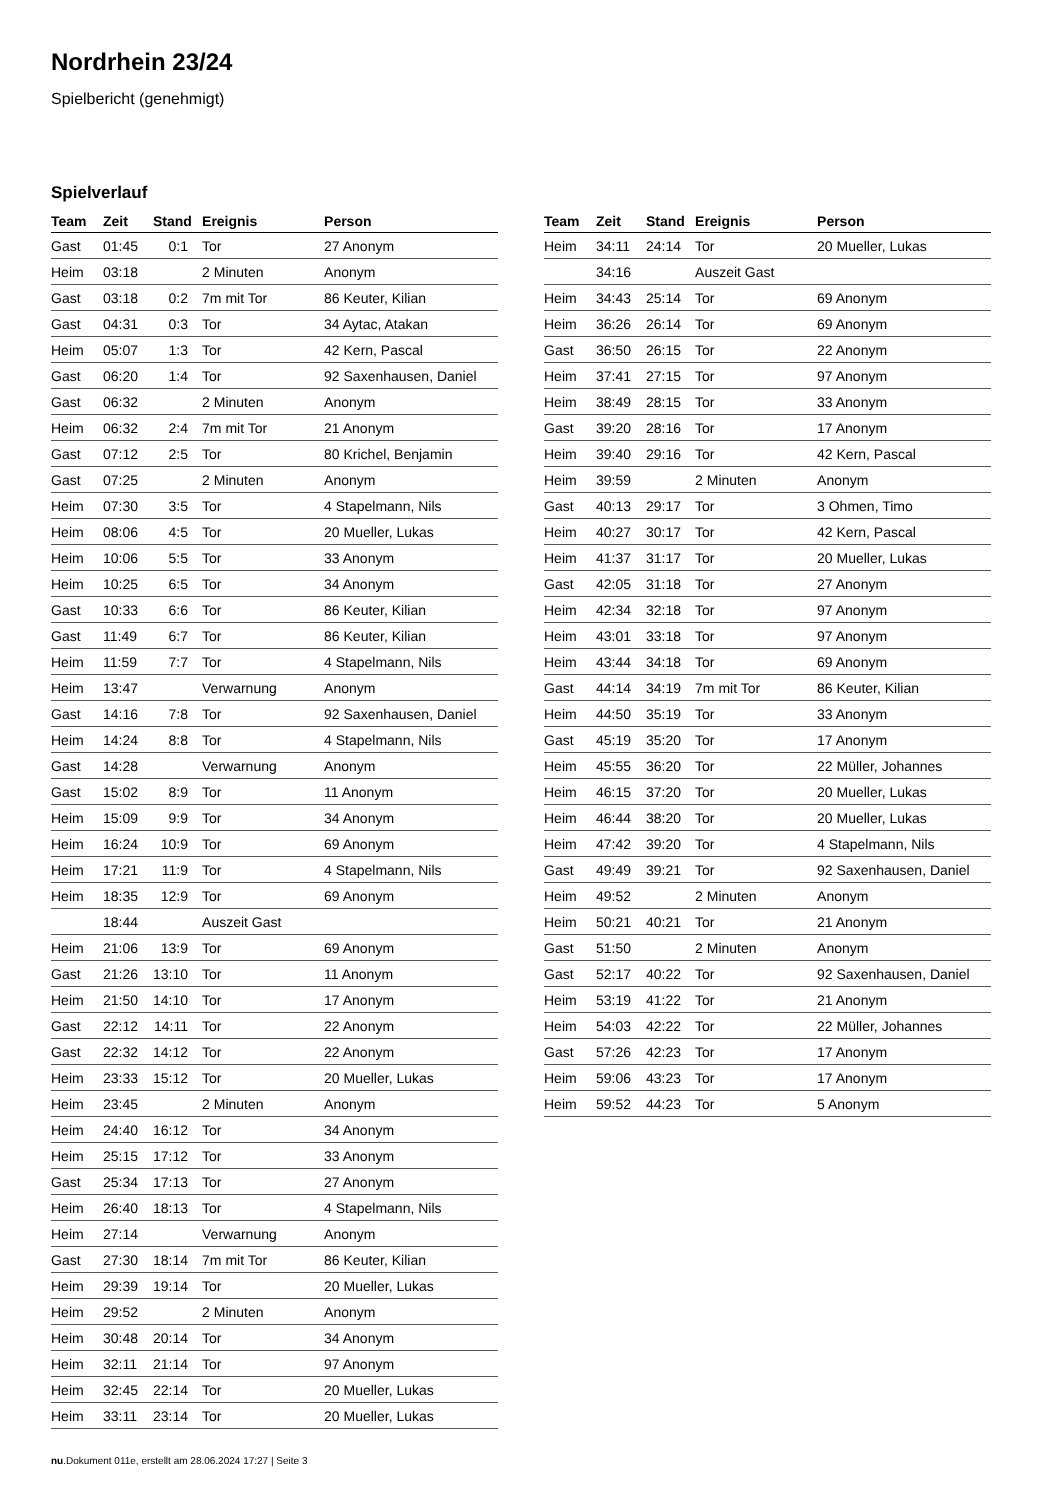Nordrhein 23/24
Spielbericht (genehmigt)
Spielverlauf
| Team | Zeit | Stand | Ereignis | Person |
| --- | --- | --- | --- | --- |
| Gast | 01:45 | 0:1 | Tor | 27 Anonym |
| Heim | 03:18 | | 2 Minuten | Anonym |
| Gast | 03:18 | 0:2 | 7m mit Tor | 86 Keuter, Kilian |
| Gast | 04:31 | 0:3 | Tor | 34 Aytac, Atakan |
| Heim | 05:07 | 1:3 | Tor | 42 Kern, Pascal |
| Gast | 06:20 | 1:4 | Tor | 92 Saxenhausen, Daniel |
| Gast | 06:32 | | 2 Minuten | Anonym |
| Heim | 06:32 | 2:4 | 7m mit Tor | 21 Anonym |
| Gast | 07:12 | 2:5 | Tor | 80 Krichel, Benjamin |
| Gast | 07:25 | | 2 Minuten | Anonym |
| Heim | 07:30 | 3:5 | Tor | 4 Stapelmann, Nils |
| Heim | 08:06 | 4:5 | Tor | 20 Mueller, Lukas |
| Heim | 10:06 | 5:5 | Tor | 33 Anonym |
| Heim | 10:25 | 6:5 | Tor | 34 Anonym |
| Gast | 10:33 | 6:6 | Tor | 86 Keuter, Kilian |
| Gast | 11:49 | 6:7 | Tor | 86 Keuter, Kilian |
| Heim | 11:59 | 7:7 | Tor | 4 Stapelmann, Nils |
| Heim | 13:47 | | Verwarnung | Anonym |
| Gast | 14:16 | 7:8 | Tor | 92 Saxenhausen, Daniel |
| Heim | 14:24 | 8:8 | Tor | 4 Stapelmann, Nils |
| Gast | 14:28 | | Verwarnung | Anonym |
| Gast | 15:02 | 8:9 | Tor | 11 Anonym |
| Heim | 15:09 | 9:9 | Tor | 34 Anonym |
| Heim | 16:24 | 10:9 | Tor | 69 Anonym |
| Heim | 17:21 | 11:9 | Tor | 4 Stapelmann, Nils |
| Heim | 18:35 | 12:9 | Tor | 69 Anonym |
| | 18:44 | | Auszeit Gast | |
| Heim | 21:06 | 13:9 | Tor | 69 Anonym |
| Gast | 21:26 | 13:10 | Tor | 11 Anonym |
| Heim | 21:50 | 14:10 | Tor | 17 Anonym |
| Gast | 22:12 | 14:11 | Tor | 22 Anonym |
| Gast | 22:32 | 14:12 | Tor | 22 Anonym |
| Heim | 23:33 | 15:12 | Tor | 20 Mueller, Lukas |
| Heim | 23:45 | | 2 Minuten | Anonym |
| Heim | 24:40 | 16:12 | Tor | 34 Anonym |
| Heim | 25:15 | 17:12 | Tor | 33 Anonym |
| Gast | 25:34 | 17:13 | Tor | 27 Anonym |
| Heim | 26:40 | 18:13 | Tor | 4 Stapelmann, Nils |
| Heim | 27:14 | | Verwarnung | Anonym |
| Gast | 27:30 | 18:14 | 7m mit Tor | 86 Keuter, Kilian |
| Heim | 29:39 | 19:14 | Tor | 20 Mueller, Lukas |
| Heim | 29:52 | | 2 Minuten | Anonym |
| Heim | 30:48 | 20:14 | Tor | 34 Anonym |
| Heim | 32:11 | 21:14 | Tor | 97 Anonym |
| Heim | 32:45 | 22:14 | Tor | 20 Mueller, Lukas |
| Heim | 33:11 | 23:14 | Tor | 20 Mueller, Lukas |
| Team | Zeit | Stand | Ereignis | Person |
| --- | --- | --- | --- | --- |
| Heim | 34:11 | 24:14 | Tor | 20 Mueller, Lukas |
| | 34:16 | | Auszeit Gast | |
| Heim | 34:43 | 25:14 | Tor | 69 Anonym |
| Heim | 36:26 | 26:14 | Tor | 69 Anonym |
| Gast | 36:50 | 26:15 | Tor | 22 Anonym |
| Heim | 37:41 | 27:15 | Tor | 97 Anonym |
| Heim | 38:49 | 28:15 | Tor | 33 Anonym |
| Gast | 39:20 | 28:16 | Tor | 17 Anonym |
| Heim | 39:40 | 29:16 | Tor | 42 Kern, Pascal |
| Heim | 39:59 | | 2 Minuten | Anonym |
| Gast | 40:13 | 29:17 | Tor | 3 Ohmen, Timo |
| Heim | 40:27 | 30:17 | Tor | 42 Kern, Pascal |
| Heim | 41:37 | 31:17 | Tor | 20 Mueller, Lukas |
| Gast | 42:05 | 31:18 | Tor | 27 Anonym |
| Heim | 42:34 | 32:18 | Tor | 97 Anonym |
| Heim | 43:01 | 33:18 | Tor | 97 Anonym |
| Heim | 43:44 | 34:18 | Tor | 69 Anonym |
| Gast | 44:14 | 34:19 | 7m mit Tor | 86 Keuter, Kilian |
| Heim | 44:50 | 35:19 | Tor | 33 Anonym |
| Gast | 45:19 | 35:20 | Tor | 17 Anonym |
| Heim | 45:55 | 36:20 | Tor | 22 Müller, Johannes |
| Heim | 46:15 | 37:20 | Tor | 20 Mueller, Lukas |
| Heim | 46:44 | 38:20 | Tor | 20 Mueller, Lukas |
| Heim | 47:42 | 39:20 | Tor | 4 Stapelmann, Nils |
| Gast | 49:49 | 39:21 | Tor | 92 Saxenhausen, Daniel |
| Heim | 49:52 | | 2 Minuten | Anonym |
| Heim | 50:21 | 40:21 | Tor | 21 Anonym |
| Gast | 51:50 | | 2 Minuten | Anonym |
| Gast | 52:17 | 40:22 | Tor | 92 Saxenhausen, Daniel |
| Heim | 53:19 | 41:22 | Tor | 21 Anonym |
| Heim | 54:03 | 42:22 | Tor | 22 Müller, Johannes |
| Gast | 57:26 | 42:23 | Tor | 17 Anonym |
| Heim | 59:06 | 43:23 | Tor | 17 Anonym |
| Heim | 59:52 | 44:23 | Tor | 5 Anonym |
nu.Dokument 011e, erstellt am 28.06.2024 17:27 | Seite 3